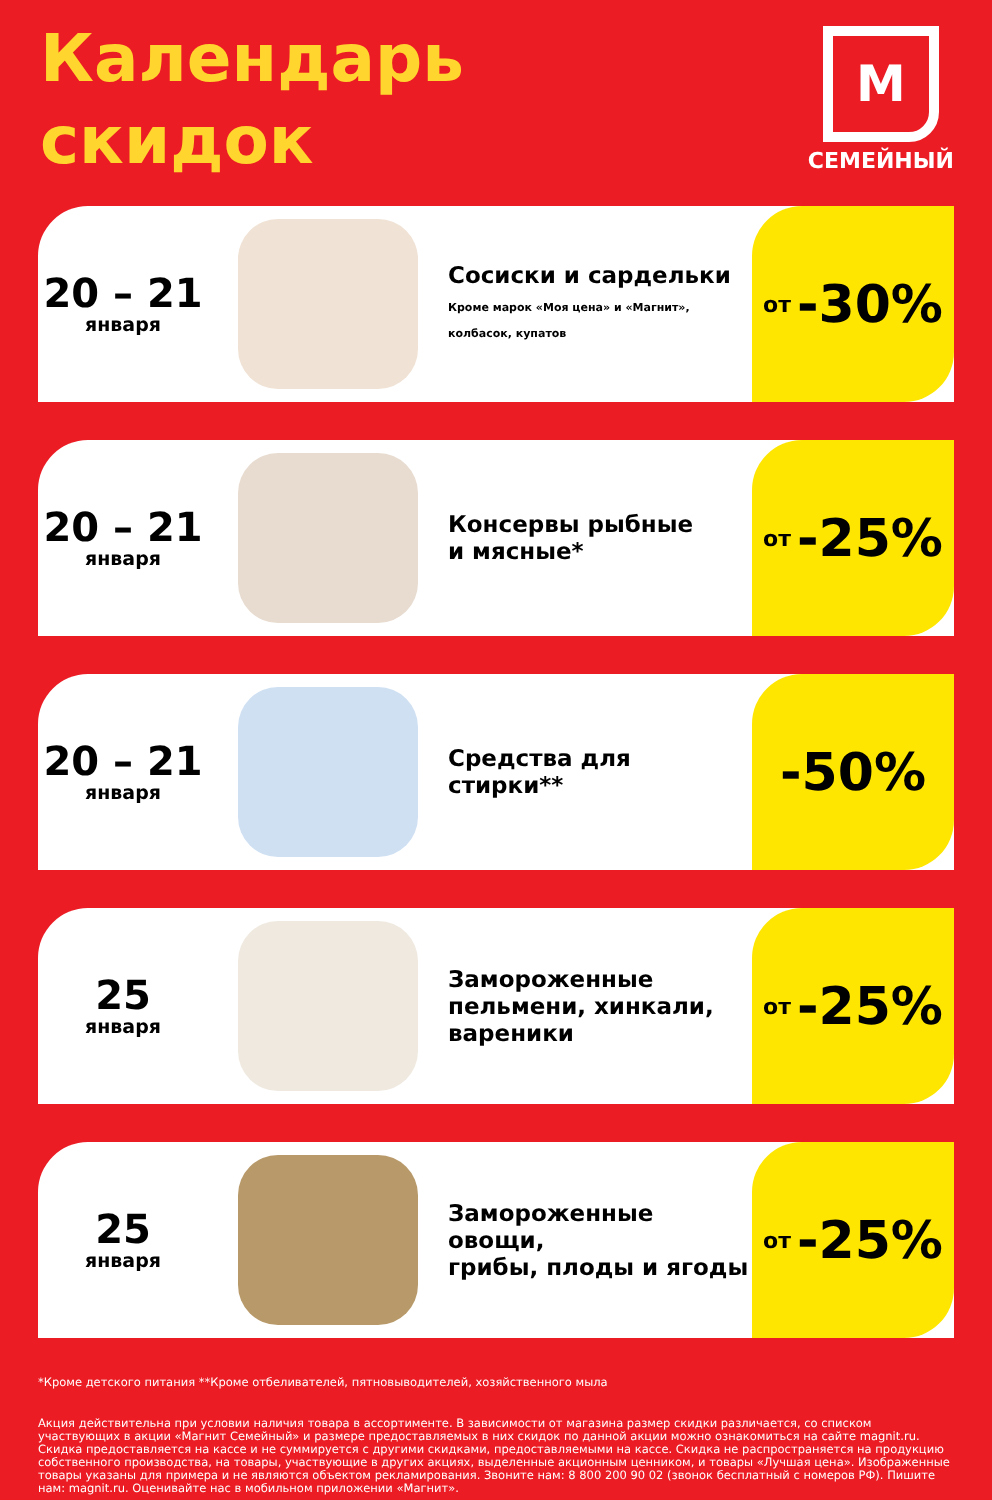Календарь
скидок
М
СЕМЕЙНЫЙ
20 – 21
января
Сосиски и сардельки
Кроме марок «Моя цена» и «Магнит»,
колбасок, купатов
от -30%
20 – 21
января
Консервы рыбные
и мясные*
от -25%
20 – 21
января
Средства для стирки**
-50%
25
января
Замороженные
пельмени, хинкали,
вареники
от -25%
25
января
Замороженные овощи,
грибы, плоды и ягоды
от -25%
*Кроме детского питания **Кроме отбеливателей, пятновыводителей, хозяйственного мыла
Акция действительна при условии наличия товара в ассортименте. В зависимости от магазина размер скидки различается, со списком участвующих в акции «Магнит Семейный» и размере предоставляемых в них скидок по данной акции можно ознакомиться на сайте magnit.ru. Скидка предоставляется на кассе и не суммируется с другими скидками, предоставляемыми на кассе. Скидка не распространяется на продукцию собственного производства, на товары, участвующие в других акциях, выделенные акционным ценником, и товары «Лучшая цена». Изображенные товары указаны для примера и не являются объектом рекламирования. Звоните нам: 8 800 200 90 02 (звонок бесплатный с номеров РФ). Пишите нам: magnit.ru. Оценивайте нас в мобильном приложении «Магнит».